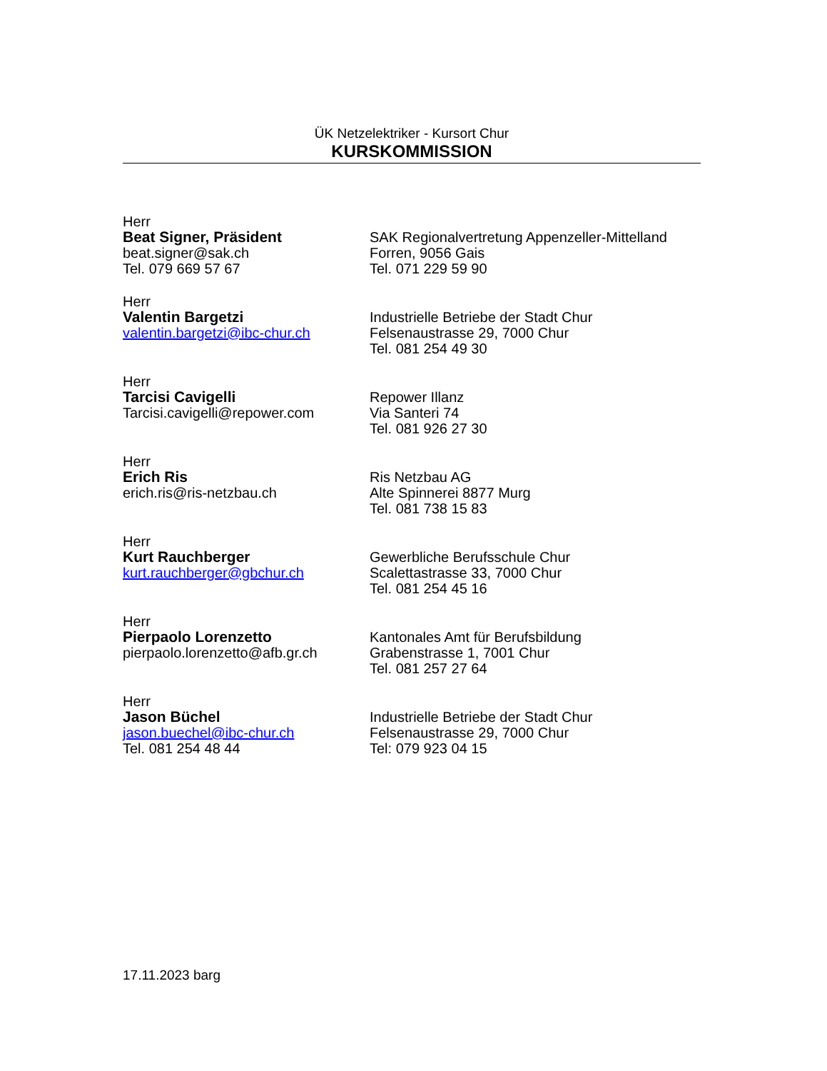ÜK Netzelektriker - Kursort Chur
KURSKOMMISSION
Herr
Beat Signer, Präsident
beat.signer@sak.ch
Tel. 079 669 57 67
SAK Regionalvertretung Appenzeller-Mittelland
Forren, 9056 Gais
Tel. 071 229 59 90
Herr
Valentin Bargetzi
valentin.bargetzi@ibc-chur.ch
Industrielle Betriebe der Stadt Chur
Felsenaustrasse 29, 7000 Chur
Tel. 081 254 49 30
Herr
Tarcisi Cavigelli
Tarcisi.cavigelli@repower.com
Repower Illanz
Via Santeri 74
Tel. 081 926 27 30
Herr
Erich Ris
erich.ris@ris-netzbau.ch
Ris Netzbau AG
Alte Spinnerei 8877 Murg
Tel. 081 738 15 83
Herr
Kurt Rauchberger
kurt.rauchberger@gbchur.ch
Gewerbliche Berufsschule Chur
Scalettastrasse 33, 7000 Chur
Tel. 081 254 45 16
Herr
Pierpaolo Lorenzetto
pierpaolo.lorenzetto@afb.gr.ch
Kantonales Amt für Berufsbildung
Grabenstrasse 1, 7001 Chur
Tel. 081 257 27 64
Herr
Jason Büchel
jason.buechel@ibc-chur.ch
Tel. 081 254 48 44
Industrielle Betriebe der Stadt Chur
Felsenaustrasse 29, 7000 Chur
Tel: 079 923 04 15
17.11.2023 barg